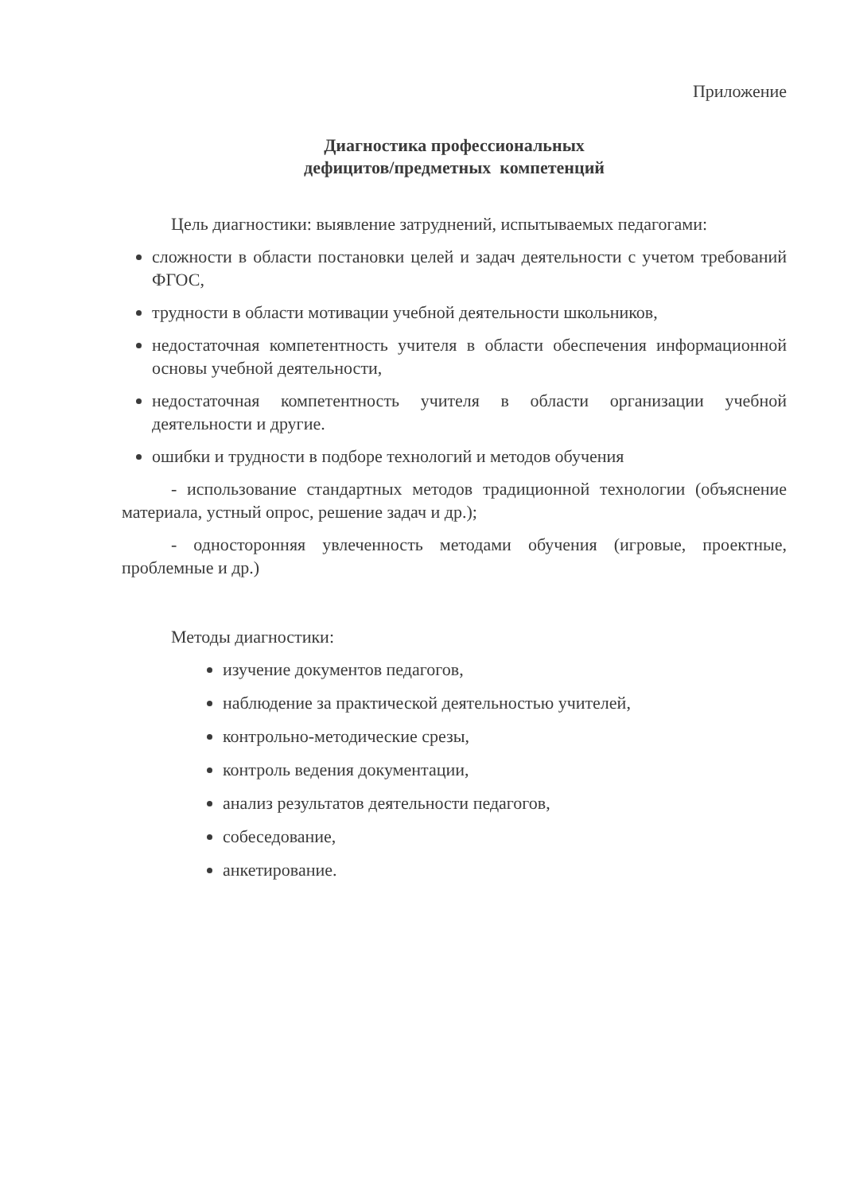Приложение
Диагностика профессиональных
дефицитов/предметных компетенций
Цель диагностики: выявление затруднений, испытываемых педагогами:
сложности в области постановки целей и задач деятельности с учетом требований ФГОС,
трудности в области мотивации учебной деятельности школьников,
недостаточная компетентность учителя в области обеспечения информационной основы учебной деятельности,
недостаточная компетентность учителя в области организации учебной деятельности и другие.
ошибки и трудности в подборе технологий и методов обучения
- использование стандартных методов традиционной технологии (объяснение материала, устный опрос, решение задач и др.);
- односторонняя увлеченность методами обучения (игровые, проектные, проблемные и др.)
Методы диагностики:
изучение документов педагогов,
наблюдение за практической деятельностью учителей,
контрольно-методические срезы,
контроль ведения документации,
анализ результатов деятельности педагогов,
собеседование,
анкетирование.